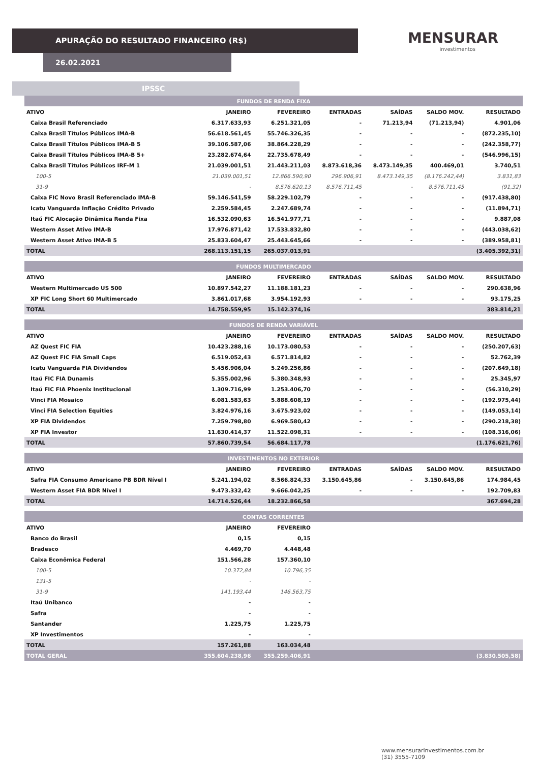APURAÇÃO DO RESULTADO FINANCEIRO (R$)
26.02.2021
MENSURAR
investimentos
IPSSC
| FUNDOS DE RENDA FIXA | | | | | | |
| ATIVO | JANEIRO | FEVEREIRO | ENTRADAS | SAÍDAS | SALDO MOV. | RESULTADO |
| Caixa Brasil Referenciado | 6.317.633,93 | 6.251.321,05 | - | 71.213,94 | (71.213,94) | 4.901,06 |
| Caixa Brasil Títulos Públicos IMA-B | 56.618.561,45 | 55.746.326,35 | - | - | - | (872.235,10) |
| Caixa Brasil Títulos Públicos IMA-B 5 | 39.106.587,06 | 38.864.228,29 | - | - | - | (242.358,77) |
| Caixa Brasil Títulos Públicos IMA-B 5+ | 23.282.674,64 | 22.735.678,49 | - | - | - | (546.996,15) |
| Caixa Brasil Títulos Públicos IRF-M 1 | 21.039.001,51 | 21.443.211,03 | 8.873.618,36 | 8.473.149,35 | 400.469,01 | 3.740,51 |
| 100-5 | 21.039.001,51 | 12.866.590,90 | 296.906,91 | 8.473.149,35 | (8.176.242,44) | 3.831,83 |
| 31-9 | - | 8.576.620,13 | 8.576.711,45 | - | 8.576.711,45 | (91,32) |
| Caixa FIC Novo Brasil Referenciado IMA-B | 59.146.541,59 | 58.229.102,79 | - | - | - | (917.438,80) |
| Icatu Vanguarda Inflação Crédito Privado | 2.259.584,45 | 2.247.689,74 | - | - | - | (11.894,71) |
| Itaú FIC Alocação Dinâmica Renda Fixa | 16.532.090,63 | 16.541.977,71 | - | - | - | 9.887,08 |
| Western Asset Ativo IMA-B | 17.976.871,42 | 17.533.832,80 | - | - | - | (443.038,62) |
| Western Asset Ativo IMA-B 5 | 25.833.604,47 | 25.443.645,66 | - | - | - | (389.958,81) |
| TOTAL | 268.113.151,15 | 265.037.013,91 | | | | (3.405.392,31) |
| FUNDOS MULTIMERCADO | | | | | | |
| ATIVO | JANEIRO | FEVEREIRO | ENTRADAS | SAÍDAS | SALDO MOV. | RESULTADO |
| Western Multimercado US 500 | 10.897.542,27 | 11.188.181,23 | - | - | - | 290.638,96 |
| XP FIC Long Short 60 Multimercado | 3.861.017,68 | 3.954.192,93 | - | - | - | 93.175,25 |
| TOTAL | 14.758.559,95 | 15.142.374,16 | | | | 383.814,21 |
| FUNDOS DE RENDA VARIÁVEL | | | | | | |
| ATIVO | JANEIRO | FEVEREIRO | ENTRADAS | SAÍDAS | SALDO MOV. | RESULTADO |
| AZ Quest FIC FIA | 10.423.288,16 | 10.173.080,53 | - | - | - | (250.207,63) |
| AZ Quest FIC FIA Small Caps | 6.519.052,43 | 6.571.814,82 | - | - | - | 52.762,39 |
| Icatu Vanguarda FIA Dividendos | 5.456.906,04 | 5.249.256,86 | - | - | - | (207.649,18) |
| Itaú FIC FIA Dunamis | 5.355.002,96 | 5.380.348,93 | - | - | - | 25.345,97 |
| Itaú FIC FIA Phoenix Institucional | 1.309.716,99 | 1.253.406,70 | - | - | - | (56.310,29) |
| Vinci FIA Mosaico | 6.081.583,63 | 5.888.608,19 | - | - | - | (192.975,44) |
| Vinci FIA Selection Equities | 3.824.976,16 | 3.675.923,02 | - | - | - | (149.053,14) |
| XP FIA Dividendos | 7.259.798,80 | 6.969.580,42 | - | - | - | (290.218,38) |
| XP FIA Investor | 11.630.414,37 | 11.522.098,31 | - | - | - | (108.316,06) |
| TOTAL | 57.860.739,54 | 56.684.117,78 | | | | (1.176.621,76) |
| INVESTIMENTOS NO EXTERIOR | | | | | | |
| ATIVO | JANEIRO | FEVEREIRO | ENTRADAS | SAÍDAS | SALDO MOV. | RESULTADO |
| Safra FIA Consumo Americano PB BDR Nível I | 5.241.194,02 | 8.566.824,33 | 3.150.645,86 | - | 3.150.645,86 | 174.984,45 |
| Western Asset FIA BDR Nível I | 9.473.332,42 | 9.666.042,25 | - | - | - | 192.709,83 |
| TOTAL | 14.714.526,44 | 18.232.866,58 | | | | 367.694,28 |
| CONTAS CORRENTES | | | | | | |
| ATIVO | JANEIRO | FEVEREIRO | | | | |
| Banco do Brasil | 0,15 | 0,15 | | | | |
| Bradesco | 4.469,70 | 4.448,48 | | | | |
| Caixa Econômica Federal | 151.566,28 | 157.360,10 | | | | |
| 100-5 | 10.372,84 | 10.796,35 | | | | |
| 131-5 | - | - | | | | |
| 31-9 | 141.193,44 | 146.563,75 | | | | |
| Itaú Unibanco | - | - | | | | |
| Safra | - | - | | | | |
| Santander | 1.225,75 | 1.225,75 | | | | |
| XP Investimentos | - | - | | | | |
| TOTAL | 157.261,88 | 163.034,48 | | | | |
| TOTAL GERAL | 355.604.238,96 | 355.259.406,91 | | | | (3.830.505,58) |
www.mensurarinvestimentos.com.br
(31) 3555-7109